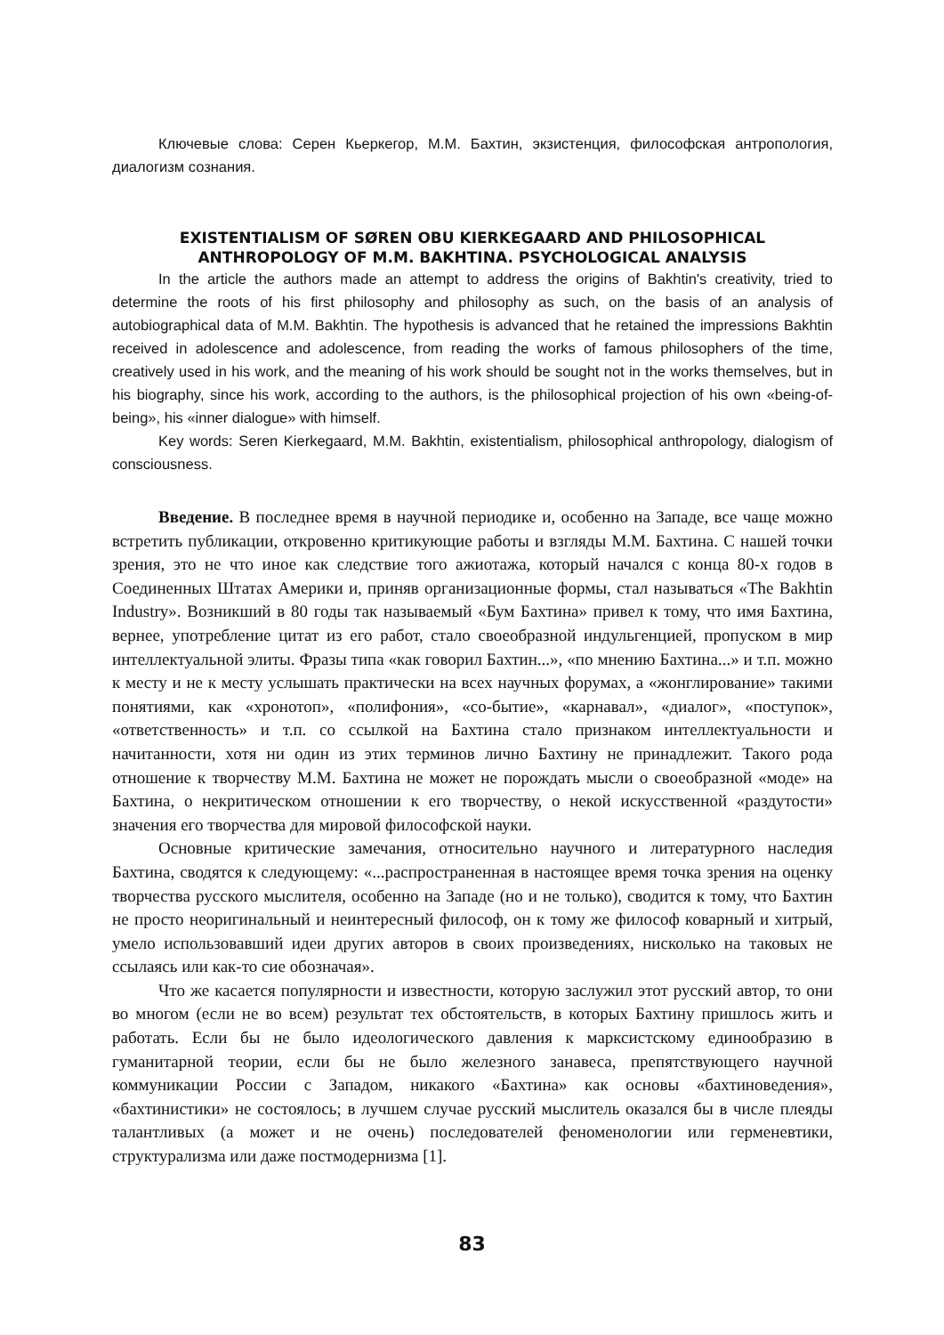Ключевые слова: Серен Кьеркегор, М.М. Бахтин, экзистенция, философская антропология, диалогизм сознания.
EXISTENTIALISM OF SØREN OBU KIERKEGAARD AND PHILOSOPHICAL ANTHROPOLOGY OF M.M. BAKHTINA. PSYCHOLOGICAL ANALYSIS
In the article the authors made an attempt to address the origins of Bakhtin's creativity, tried to determine the roots of his first philosophy and philosophy as such, on the basis of an analysis of autobiographical data of M.M. Bakhtin. The hypothesis is advanced that he retained the impressions Bakhtin received in adolescence and adolescence, from reading the works of famous philosophers of the time, creatively used in his work, and the meaning of his work should be sought not in the works themselves, but in his biography, since his work, according to the authors, is the philosophical projection of his own «being-of-being», his «inner dialogue» with himself.
Key words: Seren Kierkegaard, M.M. Bakhtin, existentialism, philosophical anthropology, dialogism of consciousness.
Введение. В последнее время в научной периодике и, особенно на Западе, все чаще можно встретить публикации, откровенно критикующие работы и взгляды М.М. Бахтина. С нашей точки зрения, это не что иное как следствие того ажиотажа, который начался с конца 80-х годов в Соединенных Штатах Америки и, приняв организационные формы, стал называться «The Bakhtin Industry». Возникший в 80 годы так называемый «Бум Бахтина» привел к тому, что имя Бахтина, вернее, употребление цитат из его работ, стало своеобразной индульгенцией, пропуском в мир интеллектуальной элиты. Фразы типа «как говорил Бахтин...», «по мнению Бахтина...» и т.п. можно к месту и не к месту услышать практически на всех научных форумах, а «жонглирование» такими понятиями, как «хронотоп», «полифония», «со-бытие», «карнавал», «диалог», «поступок», «ответственность» и т.п. со ссылкой на Бахтина стало признаком интеллектуальности и начитанности, хотя ни один из этих терминов лично Бахтину не принадлежит. Такого рода отношение к творчеству М.М. Бахтина не может не порождать мысли о своеобразной «моде» на Бахтина, о некритическом отношении к его творчеству, о некой искусственной «раздутости» значения его творчества для мировой философской науки.
Основные критические замечания, относительно научного и литературного наследия Бахтина, сводятся к следующему: «...распространенная в настоящее время точка зрения на оценку творчества русского мыслителя, особенно на Западе (но и не только), сводится к тому, что Бахтин не просто неоригинальный и неинтересный философ, он к тому же философ коварный и хитрый, умело использовавший идеи других авторов в своих произведениях, нисколько на таковых не ссылаясь или как-то сие обозначая».
Что же касается популярности и известности, которую заслужил этот русский автор, то они во многом (если не во всем) результат тех обстоятельств, в которых Бахтину пришлось жить и работать. Если бы не было идеологического давления к марксистскому единообразию в гуманитарной теории, если бы не было железного занавеса, препятствующего научной коммуникации России с Западом, никакого «Бахтина» как основы «бахтиноведения», «бахтинистики» не состоялось; в лучшем случае русский мыслитель оказался бы в числе плеяды талантливых (а может и не очень) последователей феноменологии или герменевтики, структурализма или даже постмодернизма [1].
83